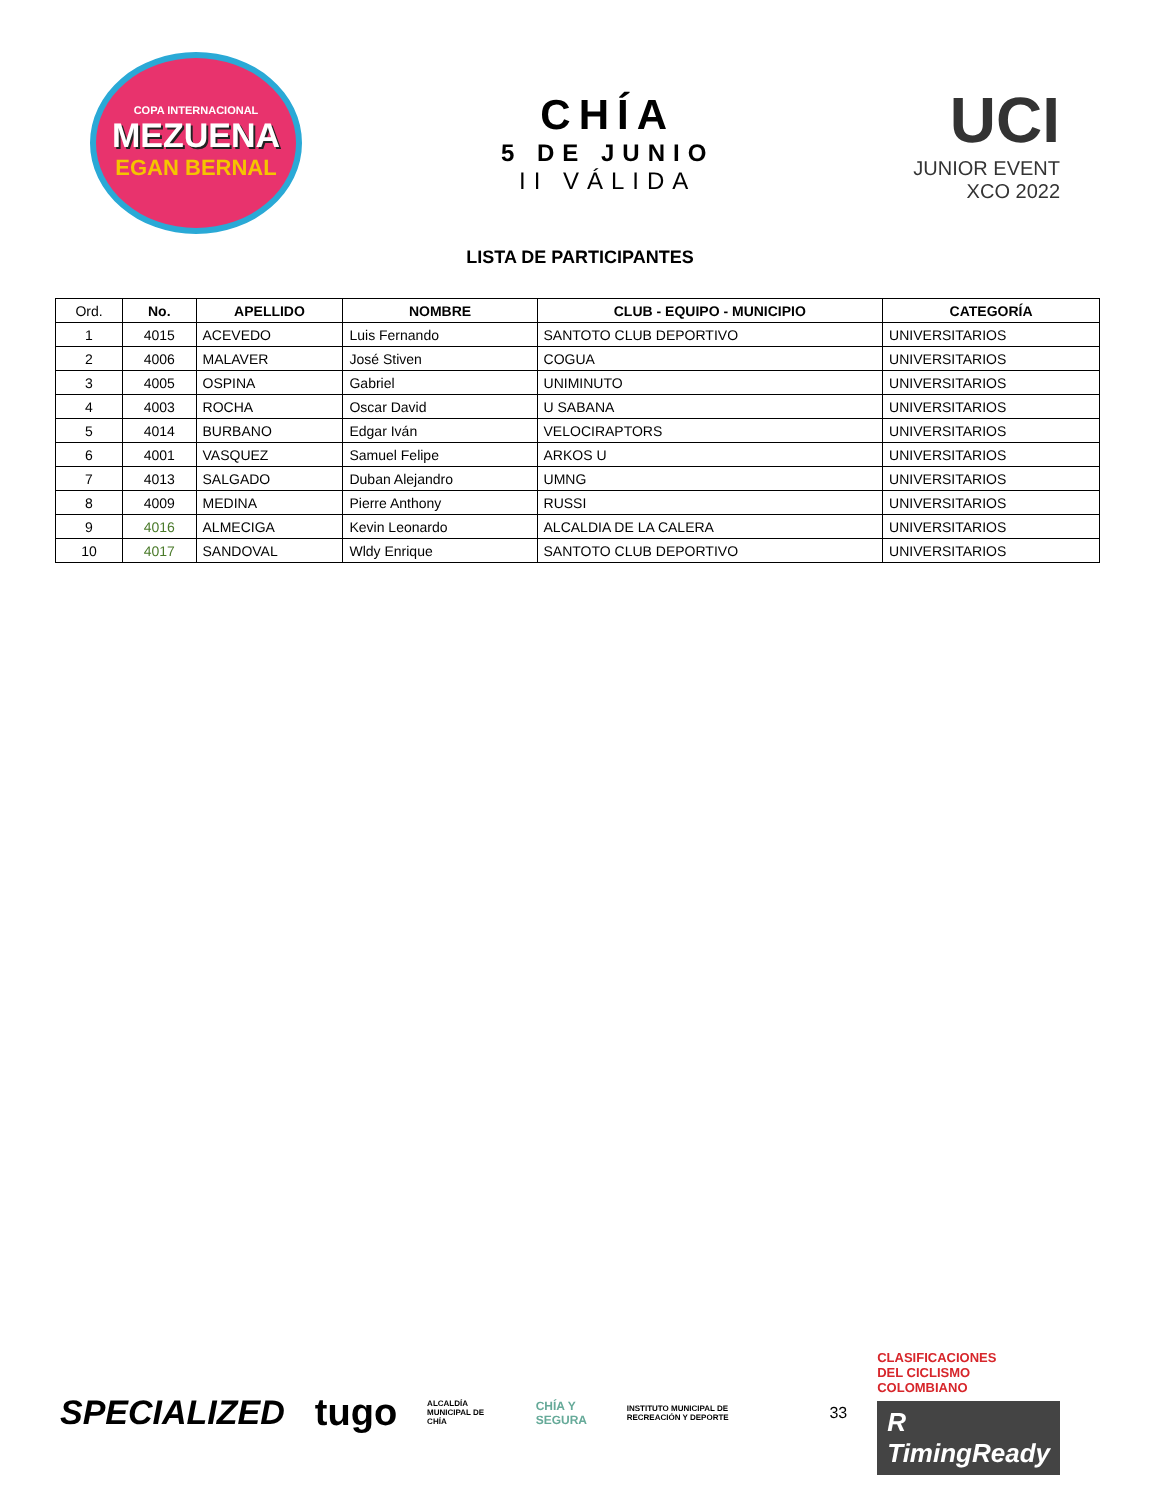COPA INTERNACIONAL
MEZUENA
EGAN BERNAL
CHÍA
5 DE JUNIO
II VÁLIDA
UCI
JUNIOR EVENT
XCO 2022
LISTA DE PARTICIPANTES
| Ord. | No. | APELLIDO | NOMBRE | CLUB - EQUIPO - MUNICIPIO | CATEGORÍA |
| --- | --- | --- | --- | --- | --- |
| 1 | 4015 | ACEVEDO | Luis Fernando | SANTOTO CLUB DEPORTIVO | UNIVERSITARIOS |
| 2 | 4006 | MALAVER | José Stiven | COGUA | UNIVERSITARIOS |
| 3 | 4005 | OSPINA | Gabriel | UNIMINUTO | UNIVERSITARIOS |
| 4 | 4003 | ROCHA | Oscar David | U SABANA | UNIVERSITARIOS |
| 5 | 4014 | BURBANO | Edgar Iván | VELOCIRAPTORS | UNIVERSITARIOS |
| 6 | 4001 | VASQUEZ | Samuel Felipe | ARKOS U | UNIVERSITARIOS |
| 7 | 4013 | SALGADO | Duban Alejandro | UMNG | UNIVERSITARIOS |
| 8 | 4009 | MEDINA | Pierre Anthony | RUSSI | UNIVERSITARIOS |
| 9 | 4016 | ALMECIGA | Kevin Leonardo | ALCALDIA DE LA CALERA | UNIVERSITARIOS |
| 10 | 4017 | SANDOVAL | Wldy Enrique | SANTOTO CLUB DEPORTIVO | UNIVERSITARIOS |
SPECIALIZED tugo ALCALDÍA MUNICIPAL DE CHÍA CHÍA Y SEGURA INSTITUTO MUNICIPAL DE RECREACIÓN Y DEPORTE 33
CLASIFICACIONES
DEL CICLISMO
COLOMBIANO
R TimingReady